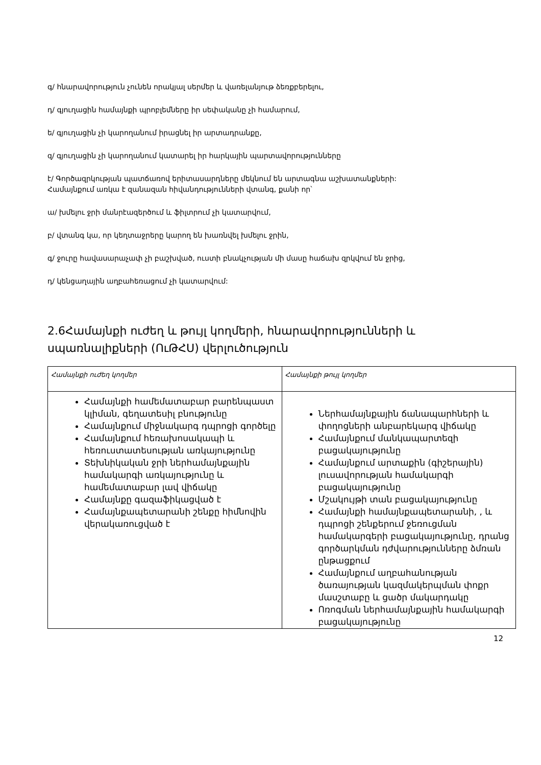գ/ հնարավորություն չունեն որակյալ սերմեր և վառելանյութ ձեռքբերելու,
դ/ գյուղացին համայնքի պրոբլեմները իր սեփականը չի համարում,
ե/ գյուղացին չի կարողանում իրացնել իր արտադրանքը,
զ/ գյուղացին չի կարողանում կատարել իր հարկային պարտավորությունները
է/ Գործազրկության պատճառով երիտասարդները մեկնում են արտագնա աշխատանքների:
Համայնքում առկա է զանազան հիվանդությունների վտանգ, քանի որ՝
ա/ խմելու ջրի մանրէազերծում և ֆիլտրում չի կատարվում,
բ/ վտանգ կա, որ կեղտաջրերը կարող են խառնվել խմելու ջրին,
գ/ ջուրը հավասարաչափ չի բաշխված, ուստի բնակչության մի մասը հաճախ զրկվում են ջրից,
դ/ կենցաղային աղբահեռացում չի կատարվում:
2.6Համայնքի ուժեղ և թույլ կողմերի, հնարավորությունների և սպառնալիքների (ՈւԹՀՍ) վերլուծություն
| Համայնքի ուժեղ կողմեր | Համայնքի թույլ կողմեր |
| Համայնքի համեմատաբար բարենպաստ կլիման, գեղատեսիլ բնությունը Համայնքում միջնակարգ դպրոցի գործելը Համայնքում հեռախոսակապի և հեռուստատեսության առկայությունը Տեխնիկական ջրի ներհամայնքային համակարգի առկայությունը և համեմատաբար լավ վիճակը Համայնքը գազաֆիկացված է Համայնքապետարանի շենքը հիմնովին վերակառուցված է | Ներհամայնքային ճանապարհների և փողոցների անբարեկարգ վիճակը Համայնքում մանկապարտեզի բացակայությունը Համայնքում արտաքին (գիշերային) լուսավորության համակարգի բացակայությունը Մշակույթի տան բացակայությունը Համայնքի համայնքապետարանի, , և դպրոցի շենքերում ջեռուցման համակարգերի բացակայությունը, դրանց գործարկման դժվարությունները ձմռան ընթացքում Համայնքում աղբահանության ծառայության կազմակերպման փոքր մասշտաբը և ցածր մակարդակը Ոռոգման ներհամայնքային համակարգի բացակայությունը |
12